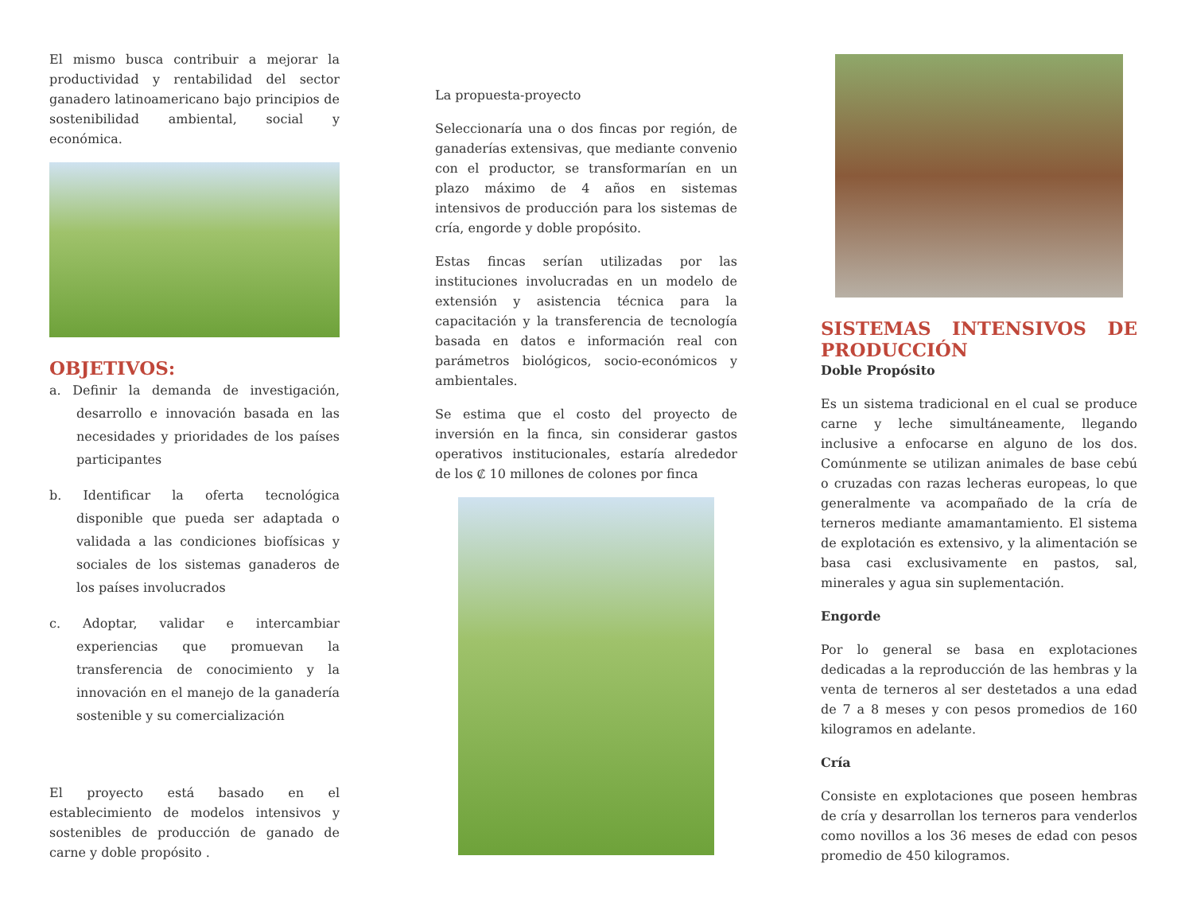El mismo busca contribuir a mejorar la productividad y rentabilidad del sector ganadero latinoamericano bajo principios de sostenibilidad ambiental, social y económica.
OBJETIVOS:
a. Definir la demanda de investigación, desarrollo e innovación basada en las necesidades y prioridades de los países participantes
b. Identificar la oferta tecnológica disponible que pueda ser adaptada o validada a las condiciones biofísicas y sociales de los sistemas ganaderos de los países involucrados
c. Adoptar, validar e intercambiar experiencias que promuevan la transferencia de conocimiento y la innovación en el manejo de la ganadería sostenible y su comercialización
El proyecto está basado en el establecimiento de modelos intensivos y sostenibles de producción de ganado de carne y doble propósito .
La propuesta-proyecto
Seleccionaría una o dos fincas por región, de ganaderías extensivas, que mediante convenio con el productor, se transformarían en un plazo máximo de 4 años en sistemas intensivos de producción para los sistemas de cría, engorde y doble propósito.
Estas fincas serían utilizadas por las instituciones involucradas en un modelo de extensión y asistencia técnica para la capacitación y la transferencia de tecnología basada en datos e información real con parámetros biológicos, socio-económicos y ambientales.
Se estima que el costo del proyecto de inversión en la finca, sin considerar gastos operativos institucionales, estaría alrededor de los ₡ 10 millones de colones por finca
SISTEMAS INTENSIVOS DE PRODUCCIÓN
Doble Propósito
Es un sistema tradicional en el cual se produce carne y leche simultáneamente, llegando inclusive a enfocarse en alguno de los dos. Comúnmente se utilizan animales de base cebú o cruzadas con razas lecheras europeas, lo que generalmente va acompañado de la cría de terneros mediante amamantamiento. El sistema de explotación es extensivo, y la alimentación se basa casi exclusivamente en pastos, sal, minerales y agua sin suplementación.
Engorde
Por lo general se basa en explotaciones dedicadas a la reproducción de las hembras y la venta de terneros al ser destetados a una edad de 7 a 8 meses y con pesos promedios de 160 kilogramos en adelante.
Cría
Consiste en explotaciones que poseen hembras de cría y desarrollan los terneros para venderlos como novillos a los 36 meses de edad con pesos promedio de 450 kilogramos.